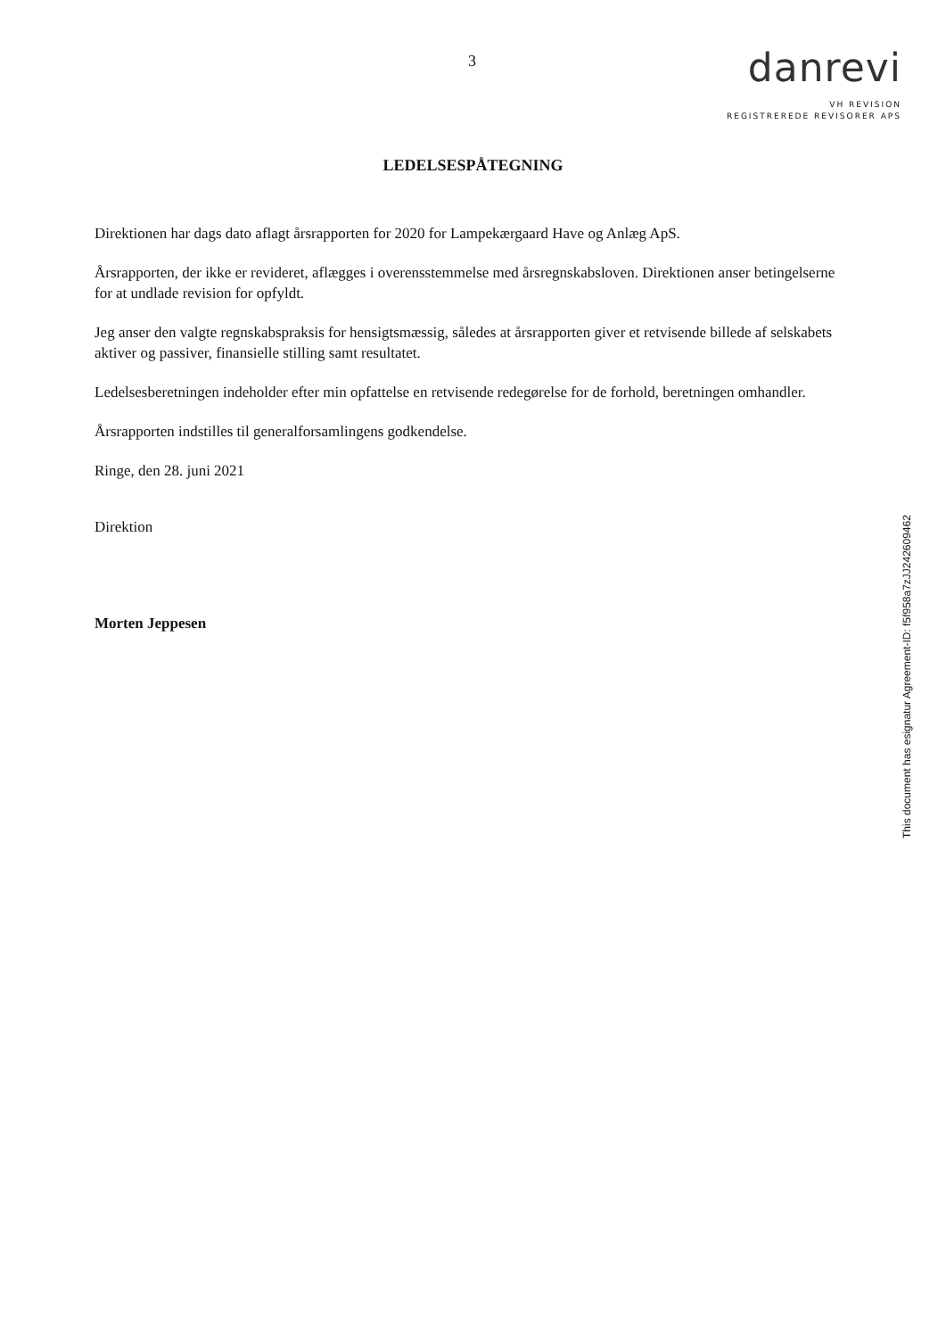3
danrevi
VH REVISION
REGISTREREDE REVISORER APS
LEDELSESPÅTEGNING
Direktionen har dags dato aflagt årsrapporten for 2020 for Lampekærgaard Have og Anlæg ApS.
Årsrapporten, der ikke er revideret, aflægges i overensstemmelse med årsregnskabsloven. Direktionen anser betingelserne for at undlade revision for opfyldt.
Jeg anser den valgte regnskabspraksis for hensigtsmæssig, således at årsrapporten giver et retvisende billede af selskabets aktiver og passiver, finansielle stilling samt resultatet.
Ledelsesberetningen indeholder efter min opfattelse en retvisende redegørelse for de forhold, beretningen omhandler.
Årsrapporten indstilles til generalforsamlingens godkendelse.
Ringe, den 28. juni 2021
Direktion
Morten Jeppesen
This document has esignatur Agreement-ID: f5f958a7zJJ242609462